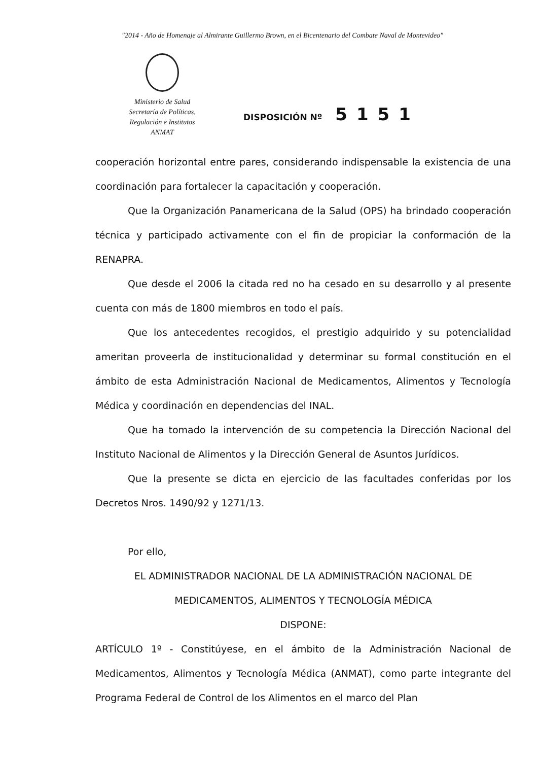"2014 - Año de Homenaje al Almirante Guillermo Brown, en el Bicentenario del Combate Naval de Montevideo"
Ministerio de Salud
Secretaría de Políticas,
Regulación e Institutos
ANMAT
DISPOSICIÓN Nº 5151
cooperación horizontal entre pares, considerando indispensable la existencia de una coordinación para fortalecer la capacitación y cooperación.
Que la Organización Panamericana de la Salud (OPS) ha brindado cooperación técnica y participado activamente con el fin de propiciar la conformación de la RENAPRA.
Que desde el 2006 la citada red no ha cesado en su desarrollo y al presente cuenta con más de 1800 miembros en todo el país.
Que los antecedentes recogidos, el prestigio adquirido y su potencialidad ameritan proveerla de institucionalidad y determinar su formal constitución en el ámbito de esta Administración Nacional de Medicamentos, Alimentos y Tecnología Médica y coordinación en dependencias del INAL.
Que ha tomado la intervención de su competencia la Dirección Nacional del Instituto Nacional de Alimentos y la Dirección General de Asuntos Jurídicos.
Que la presente se dicta en ejercicio de las facultades conferidas por los Decretos Nros. 1490/92 y 1271/13.
Por ello,
EL ADMINISTRADOR NACIONAL DE LA ADMINISTRACIÓN NACIONAL DE MEDICAMENTOS, ALIMENTOS Y TECNOLOGÍA MÉDICA
DISPONE:
ARTÍCULO 1º - Constitúyese, en el ámbito de la Administración Nacional de Medicamentos, Alimentos y Tecnología Médica (ANMAT), como parte integrante del Programa Federal de Control de los Alimentos en el marco del Plan